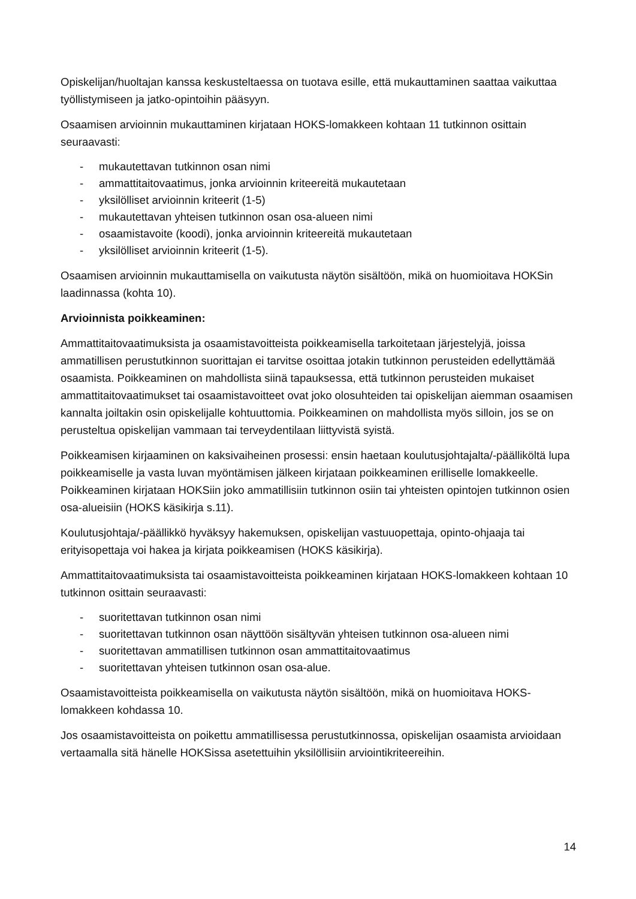Opiskelijan/huoltajan kanssa keskusteltaessa on tuotava esille, että mukauttaminen saattaa vaikuttaa työllistymiseen ja jatko-opintoihin pääsyyn.
Osaamisen arvioinnin mukauttaminen kirjataan HOKS-lomakkeen kohtaan 11 tutkinnon osittain seuraavasti:
- mukautettavan tutkinnon osan nimi
- ammattitaitovaatimus, jonka arvioinnin kriteereitä mukautetaan
- yksilölliset arvioinnin kriteerit (1-5)
- mukautettavan yhteisen tutkinnon osan osa-alueen nimi
- osaamistavoite (koodi), jonka arvioinnin kriteereitä mukautetaan
- yksilölliset arvioinnin kriteerit (1-5).
Osaamisen arvioinnin mukauttamisella on vaikutusta näytön sisältöön, mikä on huomioitava HOKSin laadinnassa (kohta 10).
Arvioinnista poikkeaminen:
Ammattitaitovaatimuksista ja osaamistavoitteista poikkeamisella tarkoitetaan järjestelyjä, joissa ammatillisen perustutkinnon suorittajan ei tarvitse osoittaa jotakin tutkinnon perusteiden edellyttämää osaamista. Poikkeaminen on mahdollista siinä tapauksessa, että tutkinnon perusteiden mukaiset ammattitaitovaatimukset tai osaamistavoitteet ovat joko olosuhteiden tai opiskelijan aiemman osaamisen kannalta joiltakin osin opiskelijalle kohtuuttomia. Poikkeaminen on mahdollista myös silloin, jos se on perusteltua opiskelijan vammaan tai terveydentilaan liittyvistä syistä.
Poikkeamisen kirjaaminen on kaksivaiheinen prosessi: ensin haetaan koulutusjohtajalta/-päälliköltä lupa poikkeamiselle ja vasta luvan myöntämisen jälkeen kirjataan poikkeaminen erilliselle lomakkeelle. Poikkeaminen kirjataan HOKSiin joko ammatillisiin tutkinnon osiin tai yhteisten opintojen tutkinnon osien osa-alueisiin (HOKS käsikirja s.11).
Koulutusjohtaja/-päällikkö hyväksyy hakemuksen, opiskelijan vastuuopettaja, opinto-ohjaaja tai erityisopettaja voi hakea ja kirjata poikkeamisen (HOKS käsikirja).
Ammattitaitovaatimuksista tai osaamistavoitteista poikkeaminen kirjataan HOKS-lomakkeen kohtaan 10 tutkinnon osittain seuraavasti:
- suoritettavan tutkinnon osan nimi
- suoritettavan tutkinnon osan näyttöön sisältyvän yhteisen tutkinnon osa-alueen nimi
- suoritettavan ammatillisen tutkinnon osan ammattitaitovaatimus
- suoritettavan yhteisen tutkinnon osan osa-alue.
Osaamistavoitteista poikkeamisella on vaikutusta näytön sisältöön, mikä on huomioitava HOKS-lomakkeen kohdassa 10.
Jos osaamistavoitteista on poikettu ammatillisessa perustutkinnossa, opiskelijan osaamista arvioidaan vertaamalla sitä hänelle HOKSissa asetettuihin yksilöllisiin arviointikriteereihin.
14